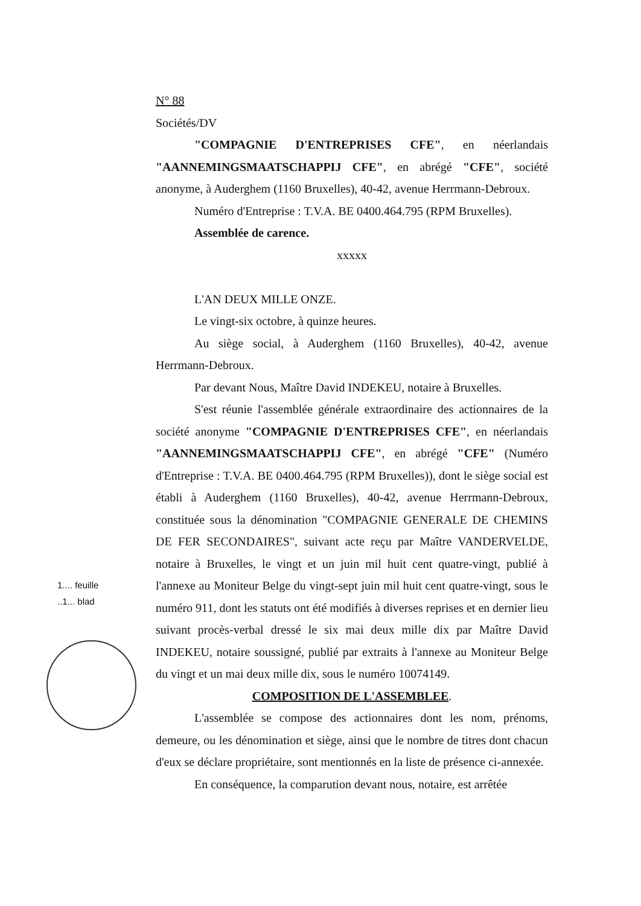N° 88
Sociétés/DV
"COMPAGNIE D'ENTREPRISES CFE", en néerlandais "AANNEMINGSMAATSCHAPPIJ CFE", en abrégé "CFE", société anonyme, à Auderghem (1160 Bruxelles), 40-42, avenue Herrmann-Debroux.
Numéro d'Entreprise : T.V.A. BE 0400.464.795 (RPM Bruxelles).
Assemblée de carence.
xxxxx
L'AN DEUX MILLE ONZE.
Le vingt-six octobre, à quinze heures.
Au siège social, à Auderghem (1160 Bruxelles), 40-42, avenue Herrmann-Debroux.
Par devant Nous, Maître David INDEKEU, notaire à Bruxelles.
S'est réunie l'assemblée générale extraordinaire des actionnaires de la société anonyme "COMPAGNIE D'ENTREPRISES CFE", en néerlandais "AANNEMINGSMAATSCHAPPIJ CFE", en abrégé "CFE" (Numéro d'Entreprise : T.V.A. BE 0400.464.795 (RPM Bruxelles)), dont le siège social est établi à Auderghem (1160 Bruxelles), 40-42, avenue Herrmann-Debroux, constituée sous la dénomination "COMPAGNIE GENERALE DE CHEMINS DE FER SECONDAIRES", suivant acte reçu par Maître VANDERVELDE, notaire à Bruxelles, le vingt et un juin mil huit cent quatre-vingt, publié à l'annexe au Moniteur Belge du vingt-sept juin mil huit cent quatre-vingt, sous le numéro 911, dont les statuts ont été modifiés à diverses reprises et en dernier lieu suivant procès-verbal dressé le six mai deux mille dix par Maître David INDEKEU, notaire soussigné, publié par extraits à l'annexe au Moniteur Belge du vingt et un mai deux mille dix, sous le numéro 10074149.
COMPOSITION DE L'ASSEMBLEE.
L'assemblée se compose des actionnaires dont les nom, prénoms, demeure, ou les dénomination et siège, ainsi que le nombre de titres dont chacun d'eux se déclare propriétaire, sont mentionnés en la liste de présence ci-annexée.
En conséquence, la comparution devant nous, notaire, est arrêtée
1.... feuille
..1... blad